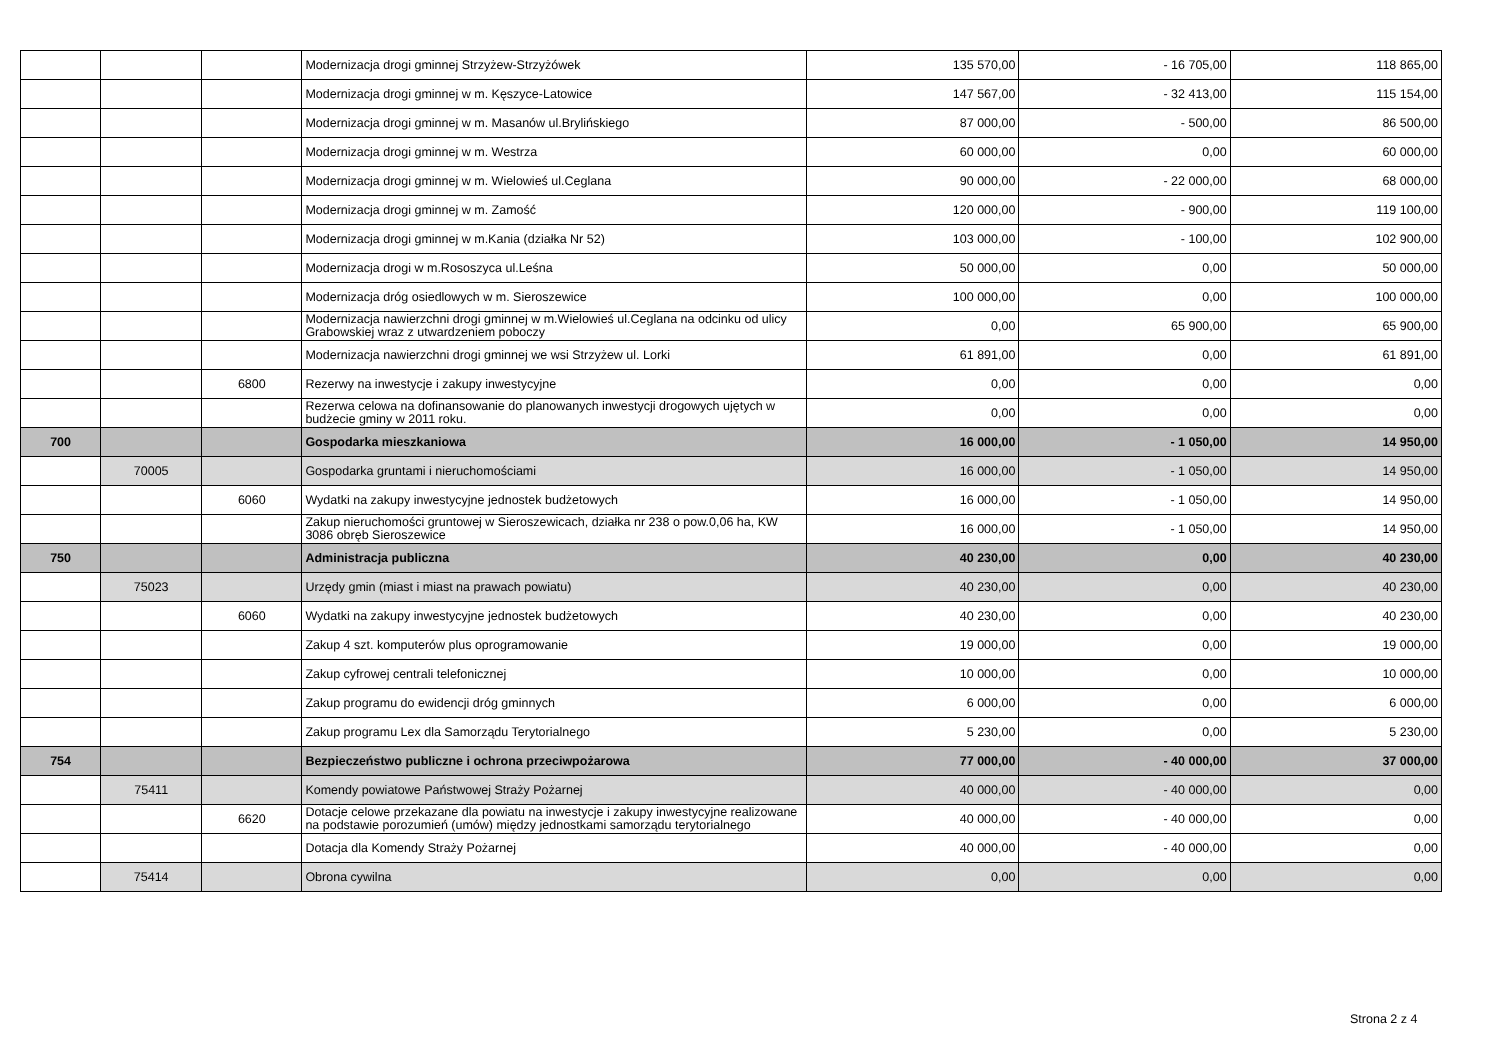| | | | Modernizacja drogi gminnej Strzyżew-Strzyżówek | 135 570,00 | - 16 705,00 | 118 865,00 |
| | | | Modernizacja drogi gminnej w m. Kęszyce-Latowice | 147 567,00 | - 32 413,00 | 115 154,00 |
| | | | Modernizacja drogi gminnej w m. Masanów ul.Brylińskiego | 87 000,00 | - 500,00 | 86 500,00 |
| | | | Modernizacja drogi gminnej w m. Westrza | 60 000,00 | 0,00 | 60 000,00 |
| | | | Modernizacja drogi gminnej w m. Wielowieś ul.Ceglana | 90 000,00 | - 22 000,00 | 68 000,00 |
| | | | Modernizacja drogi gminnej w m. Zamość | 120 000,00 | - 900,00 | 119 100,00 |
| | | | Modernizacja drogi gminnej w m.Kania (działka Nr 52) | 103 000,00 | - 100,00 | 102 900,00 |
| | | | Modernizacja drogi w m.Rososzyca ul.Leśna | 50 000,00 | 0,00 | 50 000,00 |
| | | | Modernizacja dróg osiedlowych w m. Sieroszewice | 100 000,00 | 0,00 | 100 000,00 |
| | | | Modernizacja nawierzchni drogi gminnej w m.Wielowieś ul.Ceglana na odcinku od ulicy Grabowskiej wraz z utwardzeniem poboczy | 0,00 | 65 900,00 | 65 900,00 |
| | | | Modernizacja nawierzchni drogi gminnej we wsi Strzyżew ul. Lorki | 61 891,00 | 0,00 | 61 891,00 |
| | | 6800 | Rezerwy na inwestycje i zakupy inwestycyjne | 0,00 | 0,00 | 0,00 |
| | | | Rezerwa celowa na dofinansowanie do planowanych inwestycji drogowych ujętych w budżecie gminy w 2011 roku. | 0,00 | 0,00 | 0,00 |
| 700 | | | Gospodarka mieszkaniowa | 16 000,00 | - 1 050,00 | 14 950,00 |
| | 70005 | | Gospodarka gruntami i nieruchomościami | 16 000,00 | - 1 050,00 | 14 950,00 |
| | | 6060 | Wydatki na zakupy inwestycyjne jednostek budżetowych | 16 000,00 | - 1 050,00 | 14 950,00 |
| | | | Zakup nieruchomości gruntowej w Sieroszewicach, działka nr 238 o pow.0,06 ha, KW 3086 obręb Sieroszewice | 16 000,00 | - 1 050,00 | 14 950,00 |
| 750 | | | Administracja publiczna | 40 230,00 | 0,00 | 40 230,00 |
| | 75023 | | Urzędy gmin (miast i miast na prawach powiatu) | 40 230,00 | 0,00 | 40 230,00 |
| | | 6060 | Wydatki na zakupy inwestycyjne jednostek budżetowych | 40 230,00 | 0,00 | 40 230,00 |
| | | | Zakup 4 szt. komputerów plus oprogramowanie | 19 000,00 | 0,00 | 19 000,00 |
| | | | Zakup cyfrowej centrali telefonicznej | 10 000,00 | 0,00 | 10 000,00 |
| | | | Zakup programu do ewidencji dróg gminnych | 6 000,00 | 0,00 | 6 000,00 |
| | | | Zakup programu Lex dla Samorządu Terytorialnego | 5 230,00 | 0,00 | 5 230,00 |
| 754 | | | Bezpieczeństwo publiczne i ochrona przeciwpożarowa | 77 000,00 | - 40 000,00 | 37 000,00 |
| | 75411 | | Komendy powiatowe Państwowej Straży Pożarnej | 40 000,00 | - 40 000,00 | 0,00 |
| | | 6620 | Dotacje celowe przekazane dla powiatu na inwestycje i zakupy inwestycyjne realizowane na podstawie porozumień (umów) między jednostkami samorządu terytorialnego | 40 000,00 | - 40 000,00 | 0,00 |
| | | | Dotacja dla Komendy Straży Pożarnej | 40 000,00 | - 40 000,00 | 0,00 |
| | 75414 | | Obrona cywilna | 0,00 | 0,00 | 0,00 |
Strona 2 z 4